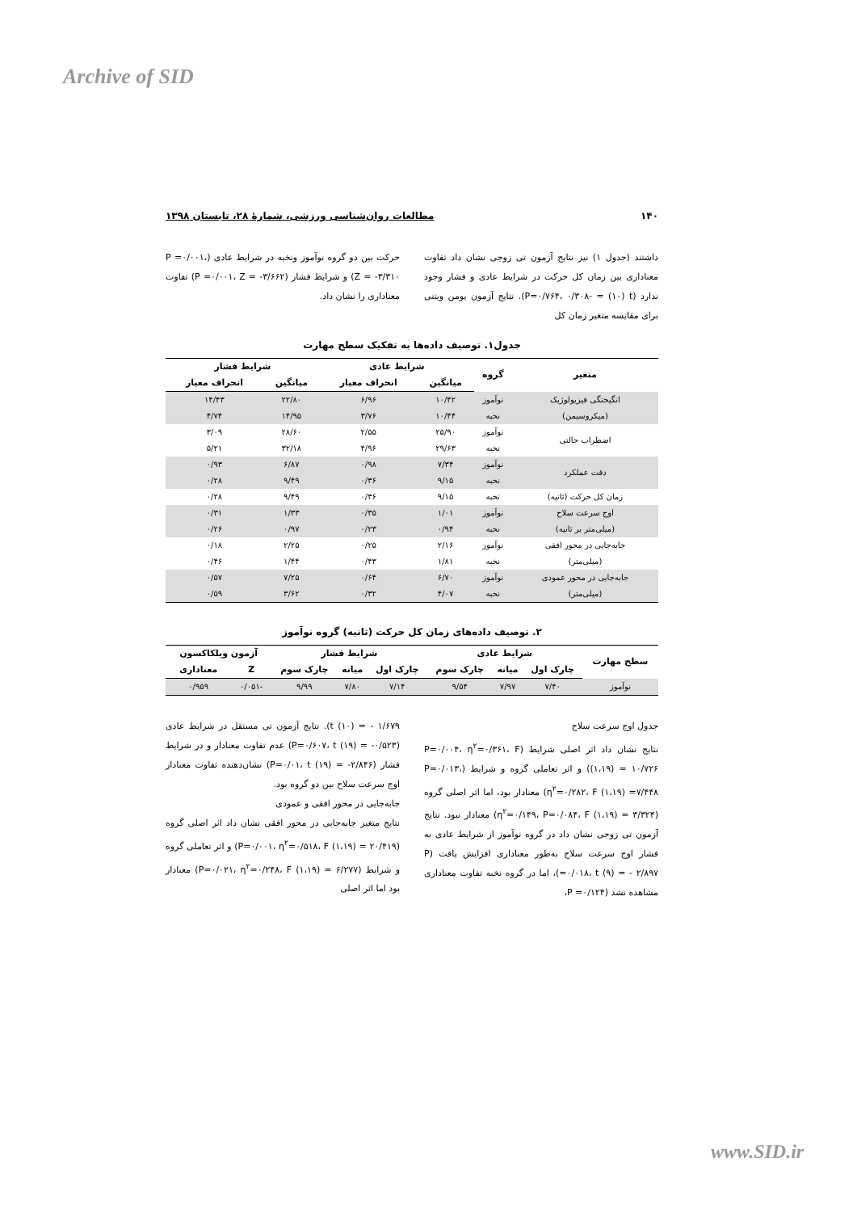Archive of SID
۱۴۰ مطالعات روان‌شناسی ورزشی، شمارهٔ ۲۸، تابستان ۱۳۹۸
داشتند (جدول ۱) نیز نتایج آزمون تی زوجی نشان داد تفاوت معناداری بین زمان کل حرکت در شرایط عادی و فشار وجود ندارد (P=۰/۷۶۴، ۰/۳۰۸- = (۱۰) t). نتایج آزمون یومن ویتنی برای مقایسه متغیر زمان کل
حرکت بین دو گروه نوآموز ونخبه در شرایط عادی (P =۰/۰۰۱، Z = -۳/۳۱۰) و شرایط فشار (P =۰/۰۰۱، Z = -۳/۶۶۲) تفاوت معناداری را نشان داد.
جدول۱. توصیف داده‌ها به تفکیک سطح مهارت
| متغیر | گروه | شرایط عادی | | شرایط فشار | |
| --- | --- | --- | --- | --- | --- |
| | | میانگین | انحراف معیار | میانگین | انحراف معیار |
| انگیختگی فیزیولوژیک | نوآموز | ۱۰/۴۲ | ۶/۹۶ | ۲۲/۸۰ | ۱۴/۴۳ |
| (میکروسیمن) | نخبه | ۱۰/۴۴ | ۳/۷۶ | ۱۴/۹۵ | ۴/۷۴ |
| اضطراب حالتی | نوآموز | ۲۵/۹۰ | ۲/۵۵ | ۲۸/۶۰ | ۳/۰۹ |
| | نخبه | ۲۹/۶۳ | ۴/۹۶ | ۳۲/۱۸ | ۵/۲۱ |
| دقت عملکرد | نوآموز | ۷/۳۴ | ۰/۹۸ | ۶/۸۷ | ۰/۹۳ |
| | نخبه | ۹/۱۵ | ۰/۳۶ | ۹/۴۹ | ۰/۲۸ |
| زمان کل حرکت (ثانیه) | نخبه | ۹/۱۵ | ۰/۳۶ | ۹/۴۹ | ۰/۲۸ |
| اوج سرعت سلاح | نوآموز | ۱/۰۱ | ۰/۳۵ | ۱/۳۳ | ۰/۳۱ |
| (میلی‌متر بر ثانیه) | نخبه | ۰/۹۴ | ۰/۲۳ | ۰/۹۷ | ۰/۲۶ |
| جابه‌جایی در محور افقی | نوآموز | ۲/۱۶ | ۰/۲۵ | ۲/۲۵ | ۰/۱۸ |
| (میلی‌متر) | نخبه | ۱/۸۱ | ۰/۴۳ | ۱/۴۴ | ۰/۴۶ |
| جابه‌جایی در محور عمودی | نوآموز | ۶/۷۰ | ۰/۶۴ | ۷/۲۵ | ۰/۵۷ |
| (میلی‌متر) | نخبه | ۴/۰۷ | ۰/۳۲ | ۳/۶۲ | ۰/۵۹ |
۲. توصیف داده‌های زمان کل حرکت (ثانیه) گروه نوآموز
| سطح مهارت | شرایط عادی | | | شرایط فشار | | | آزمون ویلکاکسون | |
| --- | --- | --- | --- | --- | --- | --- | --- | --- |
| | چارک اول | میانه | چارک سوم | چارک اول | میانه | چارک سوم | Z | معناداری |
| نوآموز | ۷/۴۰ | ۷/۹۷ | ۹/۵۴ | ۷/۱۴ | ۷/۸۰ | ۹/۹۹ | -۰/۰۵۱ | ۰/۹۵۹ |
جدول اوج سرعت سلاح
نتایج نشان داد اثر اصلی شرایط (P=۰/۰۰۴، η<sup>۲</sup>=۰/۳۶۱، F (۱،۱۹) = ۱۰/۷۲۶) و اثر تعاملی گروه و شرایط (P=۰/۰۱۳، η<sup>۲</sup>=۰/۲۸۲، F (۱،۱۹) =۷/۴۴۸) معنادار بود، اما اثر اصلی گروه (η<sup>۲</sup>=۰/۱۴۹، P=۰/۰۸۴، F (۱،۱۹) = ۳/۳۲۴) معنادار نبود. نتایج آزمون تی زوجی نشان داد در گروه نوآموز از شرایط عادی به فشار اوج سرعت سلاح به‌طور معناداری افزایش یافت (P =۰/۰۱۸، t (۹) = - ۲/۸۹۷)، اما در گروه نخبه تفاوت معناداری مشاهده نشد (P =۰/۱۲۴،
t (۱۰) = - ۱/۶۷۹). نتایج آزمون تی مستقل در شرایط عادی (P=۰/۶۰۷، t (۱۹) = -۰/۵۲۳) عدم تفاوت معنادار و در شرایط فشار (P=۰/۰۱، t (۱۹) = -۲/۸۴۶) نشان‌دهنده تفاوت معنادار اوج سرعت سلاح بین دو گروه بود.
جابه‌جایی در محور افقی و عمودی
نتایج متغیر جابه‌جایی در محور افقی نشان داد اثر اصلی گروه (P=۰/۰۰۱، η<sup>۲</sup>=۰/۵۱۸، F (۱،۱۹) = ۲۰/۴۱۹) و اثر تعاملی گروه و شرایط (P=۰/۰۲۱، η<sup>۲</sup>=۰/۲۴۸، F (۱،۱۹) = ۶/۲۷۷) معنادار بود اما اثر اصلی
www.SID.ir